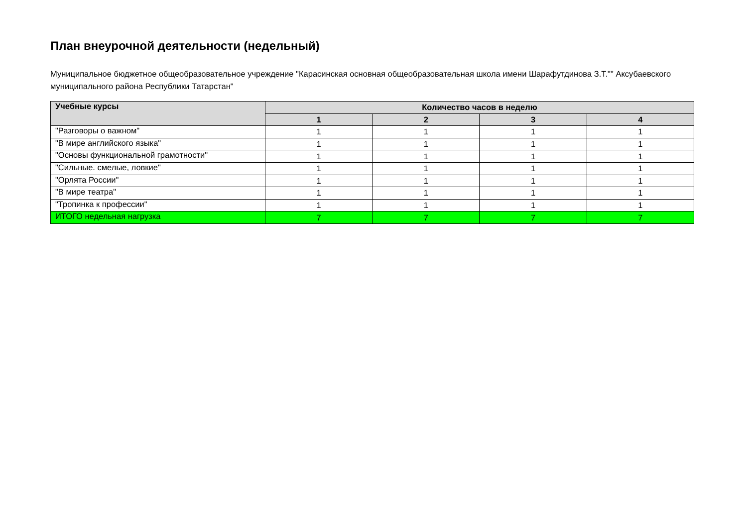План внеурочной деятельности (недельный)
Муниципальное бюджетное общеобразовательное учреждение "Карасинская основная общеобразовательная школа имени Шарафутдинова З.Т."" Аксубаевского муниципального района Республики Татарстан"
| Учебные курсы | Количество часов в неделю | | | |
| --- | --- | --- | --- | --- |
| | 1 | 2 | 3 | 4 |
| "Разговоры о важном" | 1 | 1 | 1 | 1 |
| "В мире английского языка" | 1 | 1 | 1 | 1 |
| "Основы функциональной грамотности" | 1 | 1 | 1 | 1 |
| "Сильные. смелые, ловкие" | 1 | 1 | 1 | 1 |
| "Орлята России" | 1 | 1 | 1 | 1 |
| "В мире театра" | 1 | 1 | 1 | 1 |
| "Тропинка к профессии" | 1 | 1 | 1 | 1 |
| ИТОГО недельная нагрузка | 7 | 7 | 7 | 7 |